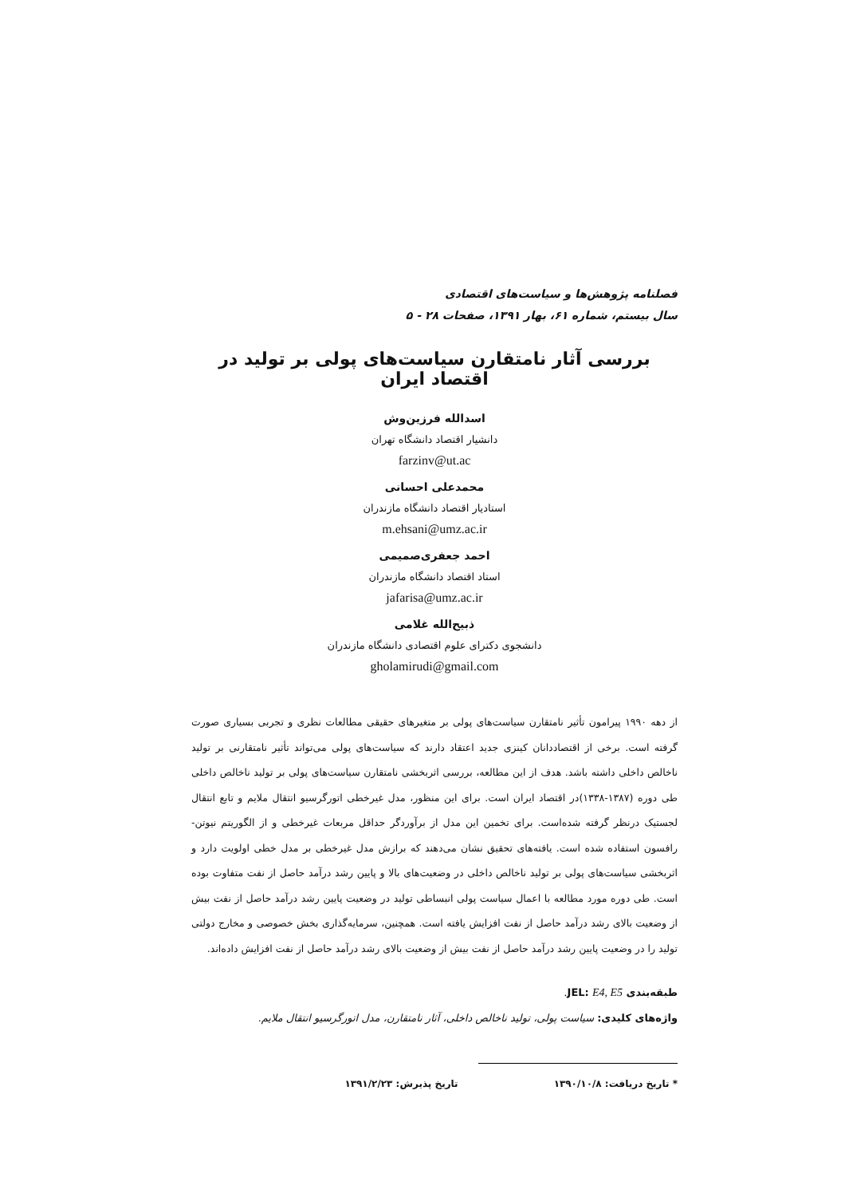فصلنامه پژوهش‌ها و سیاست‌های اقتصادی
سال بیستم، شماره ۶۱، بهار ۱۳۹۱، صفحات ۲۸ - ۵
بررسی آثار نامتقارن سیاست‌های پولی بر تولید در اقتصاد ایران
اسدالله فرزین‌وش
دانشیار اقتصاد دانشگاه تهران
farzinv@ut.ac
محمدعلی احسانی
استادیار اقتصاد دانشگاه مازندران
m.ehsani@umz.ac.ir
احمد جعفری‌صمیمی
استاد اقتصاد دانشگاه مازندران
jafarisa@umz.ac.ir
ذبیح‌الله غلامی
دانشجوی دکترای علوم اقتصادی دانشگاه مازندران
gholamirudi@gmail.com
از دهه ۱۹۹۰ پیرامون تأثیر نامتقارن سیاست‌های پولی بر متغیرهای حقیقی مطالعات نظری و تجربی بسیاری صورت گرفته است. برخی از اقتصاددانان کینزی جدید اعتقاد دارند که سیاست‌های پولی می‌تواند تأثیر نامتقارنی بر تولید ناخالص داخلی داشته باشد. هدف از این مطالعه، بررسی اثربخشی نامتقارن سیاست‌های پولی بر تولید ناخالص داخلی طی دوره (۱۳۸۷-۱۳۳۸)در اقتصاد ایران است. برای این منظور، مدل غیرخطی اتورگرسیو انتقال ملایم و تابع انتقال لجستیک درنظر گرفته شده‌است. برای تخمین این مدل از برآوردگر حداقل مربعات غیرخطی و از الگوریتم نیوتن- رافسون استفاده شده است. یافته‌های تحقیق نشان می‌دهند که برازش مدل غیرخطی بر مدل خطی اولویت دارد و اثربخشی سیاست‌های پولی بر تولید ناخالص داخلی در وضعیت‌های بالا و پایین رشد درآمد حاصل از نفت متفاوت بوده است. طی دوره مورد مطالعه با اعمال سیاست پولی انبساطی تولید در وضعیت پایین رشد درآمد حاصل از نفت بیش از وضعیت بالای رشد درآمد حاصل از نفت افزایش یافته است. همچنین، سرمایه‌گذاری بخش خصوصی و مخارج دولتی تولید را در وضعیت پایین رشد درآمد حاصل از نفت بیش از وضعیت بالای رشد درآمد حاصل از نفت افزایش داده‌اند.
طبقه‌بندی JEL: E4, E5.
واژه‌های کلیدی: سیاست پولی، تولید ناخالص داخلی، آثار نامتقارن، مدل اتورگرسیو انتقال ملایم.
* تاریخ دریافت: ۱۳۹۰/۱۰/۸ تاریخ پذیرش: ۱۳۹۱/۲/۲۳